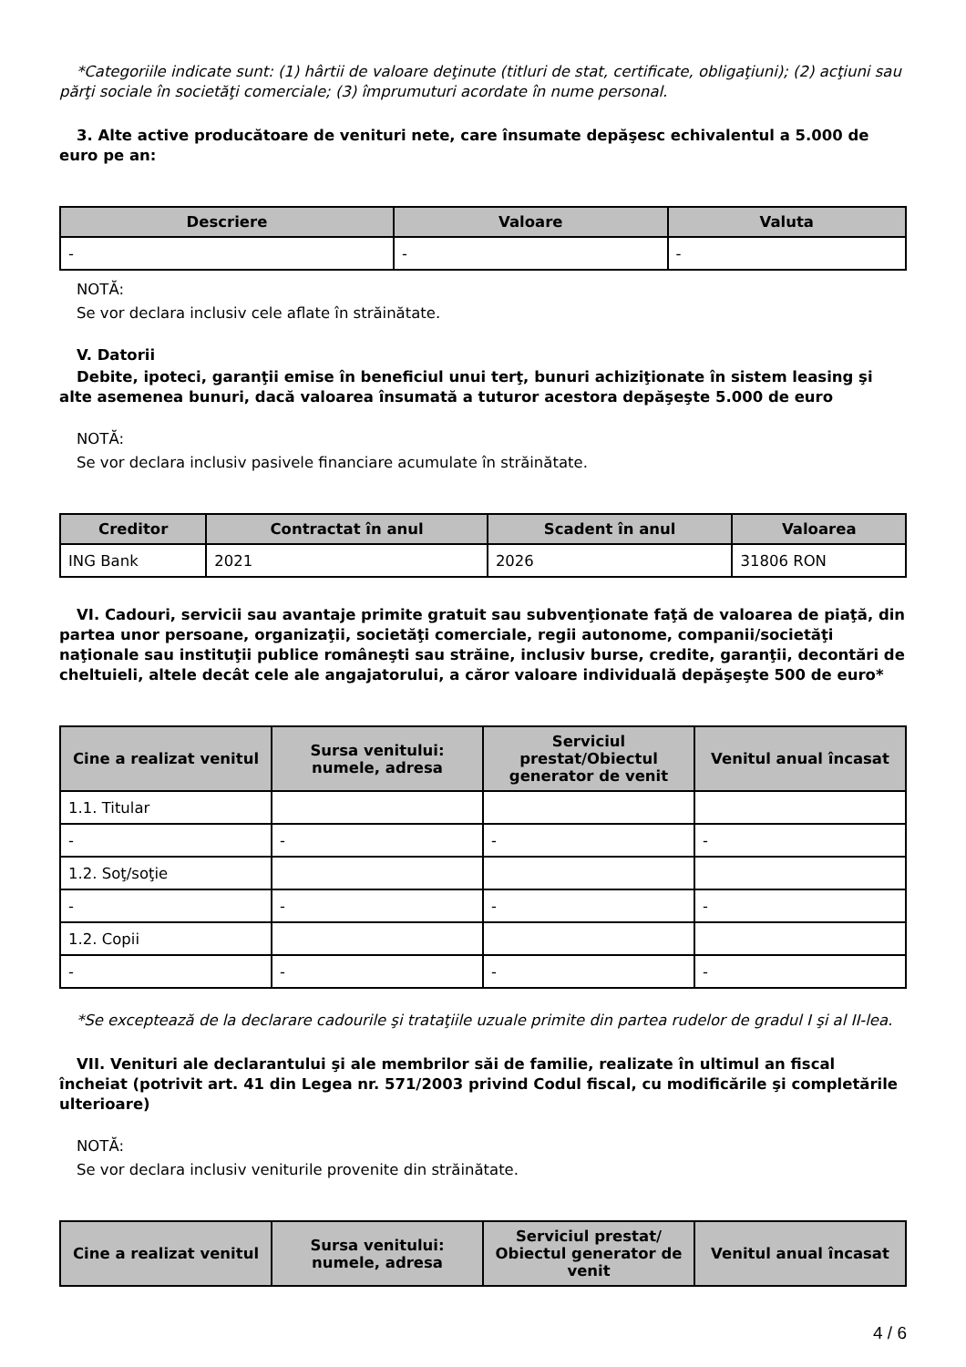*Categoriile indicate sunt: (1) hârtii de valoare deţinute (titluri de stat, certificate, obligaţiuni); (2) acţiuni sau părţi sociale în societăţi comerciale; (3) împrumuturi acordate în nume personal.
3. Alte active producătoare de venituri nete, care însumate depăşesc echivalentul a 5.000 de euro pe an:
| Descriere | Valoare | Valuta |
| --- | --- | --- |
| - | - | - |
NOTĂ:
Se vor declara inclusiv cele aflate în străinătate.
V. Datorii
Debite, ipoteci, garanţii emise în beneficiul unui terţ, bunuri achiziţionate în sistem leasing şi alte asemenea bunuri, dacă valoarea însumată a tuturor acestora depăşeşte 5.000 de euro
NOTĂ:
Se vor declara inclusiv pasivele financiare acumulate în străinătate.
| Creditor | Contractat în anul | Scadent în anul | Valoarea |
| --- | --- | --- | --- |
| ING Bank | 2021 | 2026 | 31806 RON |
VI. Cadouri, servicii sau avantaje primite gratuit sau subvenţionate faţă de valoarea de piaţă, din partea unor persoane, organizaţii, societăţi comerciale, regii autonome, companii/societăţi naţionale sau instituţii publice româneşti sau străine, inclusiv burse, credite, garanţii, decontări de cheltuieli, altele decât cele ale angajatorului, a căror valoare individuală depăşeşte 500 de euro*
| Cine a realizat venitul | Sursa venitului: numele, adresa | Serviciul prestat/Obiectul generator de venit | Venitul anual încasat |
| --- | --- | --- | --- |
| 1.1. Titular | | | |
| - | - | - | - |
| 1.2. Soţ/soţie | | | |
| - | - | - | - |
| 1.2. Copii | | | |
| - | - | - | - |
*Se exceptează de la declarare cadourile şi trataţiile uzuale primite din partea rudelor de gradul I şi al II-lea.
VII. Venituri ale declarantului şi ale membrilor săi de familie, realizate în ultimul an fiscal încheiat (potrivit art. 41 din Legea nr. 571/2003 privind Codul fiscal, cu modificările şi completările ulterioare)
NOTĂ:
Se vor declara inclusiv veniturile provenite din străinătate.
| Cine a realizat venitul | Sursa venitului: numele, adresa | Serviciul prestat/ Obiectul generator de venit | Venitul anual încasat |
| --- | --- | --- | --- |
4 / 6